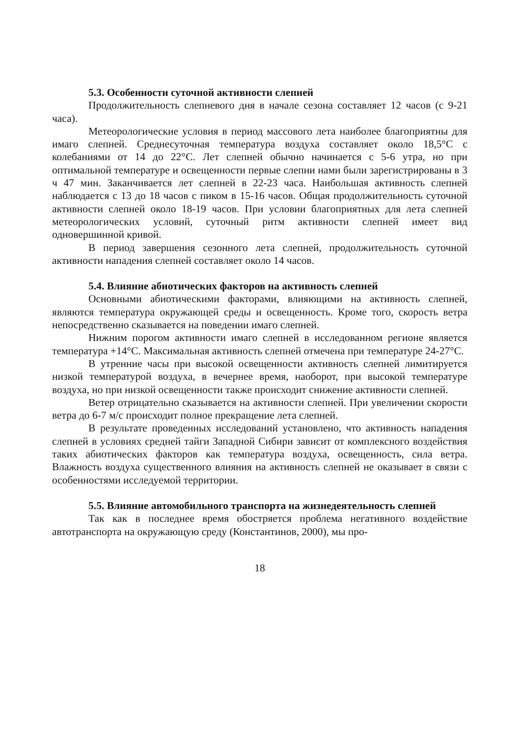5.3. Особенности суточной активности слепней
Продолжительность слепневого дня в начале сезона составляет 12 часов (с 9-21 часа).
Метеорологические условия в период массового лета наиболее благоприятны для имаго слепней. Среднесуточная температура воздуха составляет около 18,5°С с колебаниями от 14 до 22°С. Лет слепней обычно начинается с 5-6 утра, но при оптимальной температуре и освещенности первые слепни нами были зарегистрированы в 3 ч 47 мин. Заканчивается лет слепней в 22-23 часа. Наибольшая активность слепней наблюдается с 13 до 18 часов с пиком в 15-16 часов. Общая продолжительность суточной активности слепней около 18-19 часов. При условии благоприятных для лета слепней метеорологических условий, суточный ритм активности слепней имеет вид одновершинной кривой.
В период завершения сезонного лета слепней, продолжительность суточной активности нападения слепней составляет около 14 часов.
5.4. Влияние абиотических факторов на активность слепней
Основными абиотическими факторами, влияющими на активность слепней, являются температура окружающей среды и освещенность. Кроме того, скорость ветра непосредственно сказывается на поведении имаго слепней.
Нижним порогом активности имаго слепней в исследованном регионе является температура +14°С. Максимальная активность слепней отмечена при температуре 24-27°С.
В утренние часы при высокой освещенности активность слепней лимитируется низкой температурой воздуха, в вечернее время, наоборот, при высокой температуре воздуха, но при низкой освещенности также происходит снижение активности слепней.
Ветер отрицательно сказывается на активности слепней. При увеличении скорости ветра до 6-7 м/с происходит полное прекращение лета слепней.
В результате проведенных исследований установлено, что активность нападения слепней в условиях средней тайги Западной Сибири зависит от комплексного воздействия таких абиотических факторов как температура воздуха, освещенность, сила ветра. Влажность воздуха существенного влияния на активность слепней не оказывает в связи с особенностями исследуемой территории.
5.5. Влияние автомобильного транспорта на жизнедеятельность слепней
Так как в последнее время обостряется проблема негативного воздействие автотранспорта на окружающую среду (Константинов, 2000), мы про-
18